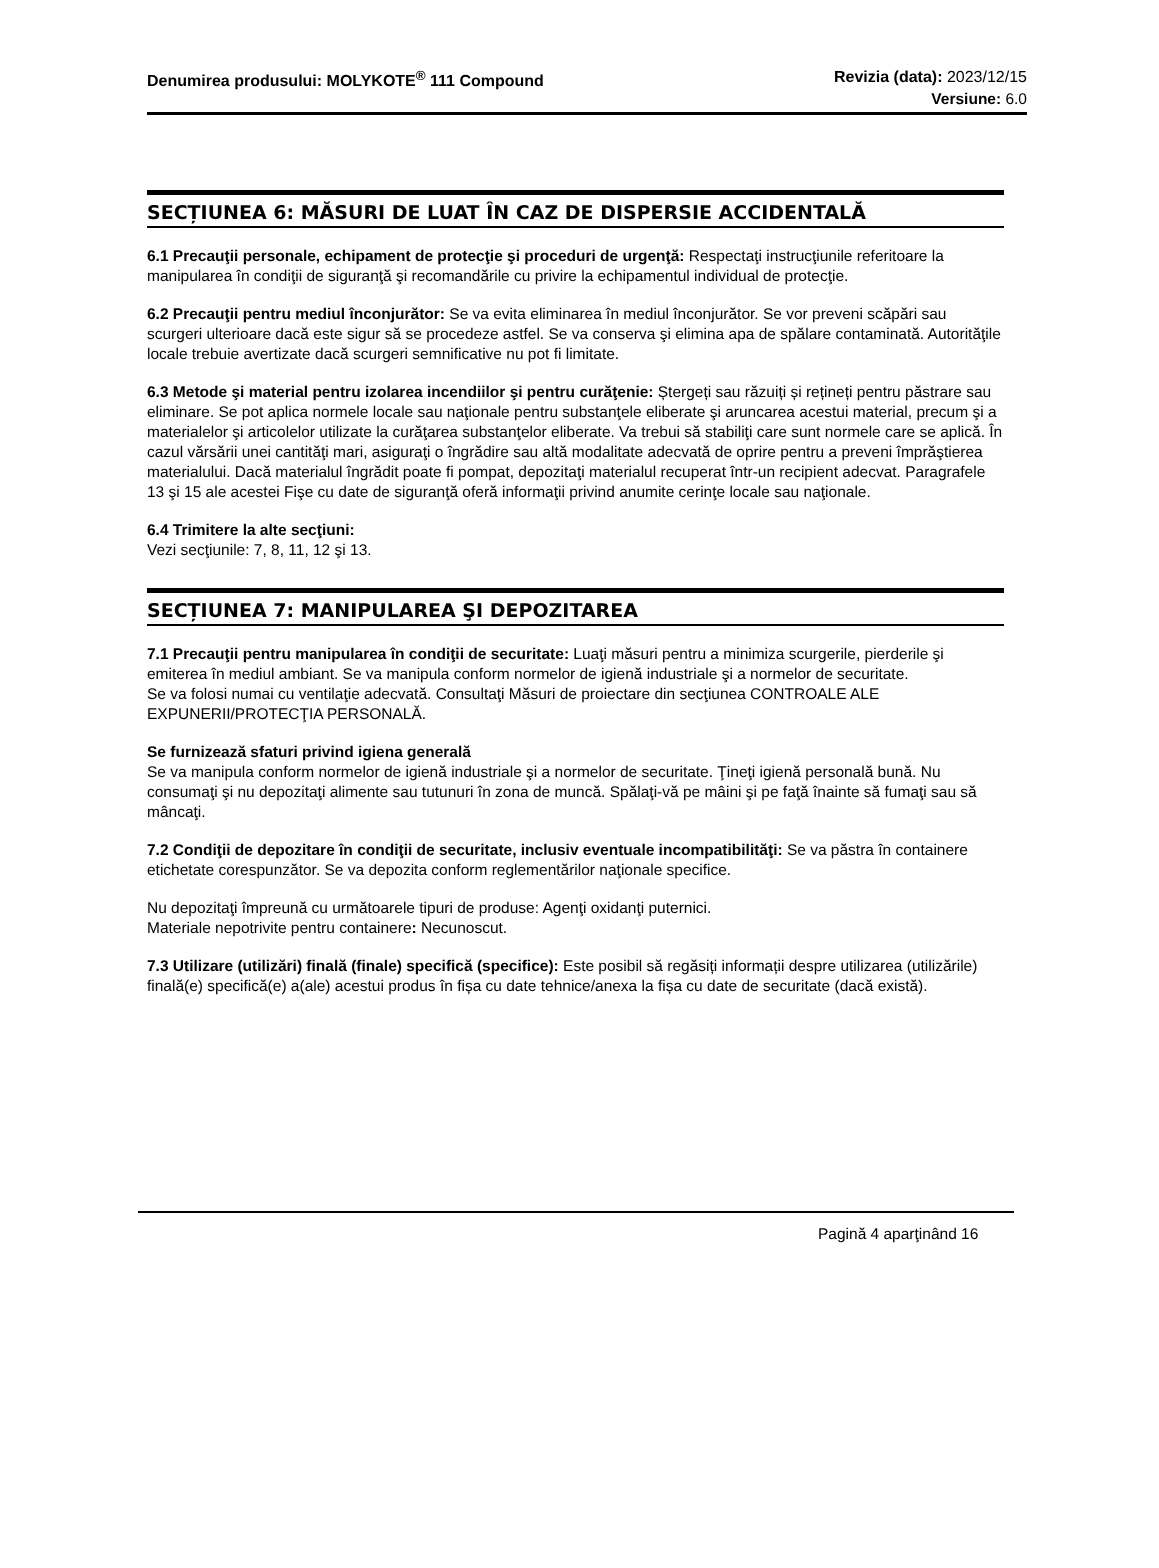Denumirea produsului: MOLYKOTE<sup>®</sup> 111 Compound Revizia (data): 2023/12/15
Versiune: 6.0
SECȚIUNEA 6: MĂSURI DE LUAT ÎN CAZ DE DISPERSIE ACCIDENTALĂ
6.1 Precauţii personale, echipament de protecţie şi proceduri de urgenţă: Respectaţi instrucţiunile referitoare la manipularea în condiţii de siguranţă şi recomandările cu privire la echipamentul individual de protecţie.
6.2 Precauţii pentru mediul înconjurător: Se va evita eliminarea în mediul înconjurător. Se vor preveni scăpări sau scurgeri ulterioare dacă este sigur să se procedeze astfel. Se va conserva şi elimina apa de spălare contaminată. Autorităţile locale trebuie avertizate dacă scurgeri semnificative nu pot fi limitate.
6.3 Metode şi material pentru izolarea incendiilor şi pentru curăţenie: Ștergeți sau răzuiți și rețineți pentru păstrare sau eliminare. Se pot aplica normele locale sau naţionale pentru substanţele eliberate şi aruncarea acestui material, precum şi a materialelor şi articolelor utilizate la curăţarea substanţelor eliberate. Va trebui să stabiliţi care sunt normele care se aplică. În cazul vărsării unei cantităţi mari, asiguraţi o îngrădire sau altă modalitate adecvată de oprire pentru a preveni împrăştierea materialului. Dacă materialul îngrădit poate fi pompat, depozitaţi materialul recuperat într-un recipient adecvat. Paragrafele 13 şi 15 ale acestei Fişe cu date de siguranţă oferă informaţii privind anumite cerinţe locale sau naţionale.
6.4 Trimitere la alte secţiuni:
Vezi secţiunile: 7, 8, 11, 12 şi 13.
SECȚIUNEA 7: MANIPULAREA ŞI DEPOZITAREA
7.1 Precauţii pentru manipularea în condiţii de securitate: Luaţi măsuri pentru a minimiza scurgerile, pierderile şi emiterea în mediul ambiant. Se va manipula conform normelor de igienă industriale şi a normelor de securitate.
Se va folosi numai cu ventilaţie adecvată. Consultaţi Măsuri de proiectare din secţiunea CONTROALE ALE EXPUNERII/PROTECŢIA PERSONALĂ.
Se furnizează sfaturi privind igiena generală
Se va manipula conform normelor de igienă industriale şi a normelor de securitate. Ţineţi igienă personală bună. Nu consumaţi şi nu depozitaţi alimente sau tutunuri în zona de muncă. Spălaţi-vă pe mâini şi pe faţă înainte să fumaţi sau să mâncaţi.
7.2 Condiţii de depozitare în condiţii de securitate, inclusiv eventuale incompatibilităţi: Se va păstra în containere etichetate corespunzător. Se va depozita conform reglementărilor naţionale specifice.
Nu depozitaţi împreună cu următoarele tipuri de produse: Agenţi oxidanţi puternici.
Materiale nepotrivite pentru containere: Necunoscut.
7.3 Utilizare (utilizări) finală (finale) specifică (specifice): Este posibil să regăsiți informații despre utilizarea (utilizările) finală(e) specifică(e) a(ale) acestui produs în fișa cu date tehnice/anexa la fișa cu date de securitate (dacă există).
Pagină 4 aparţinând 16